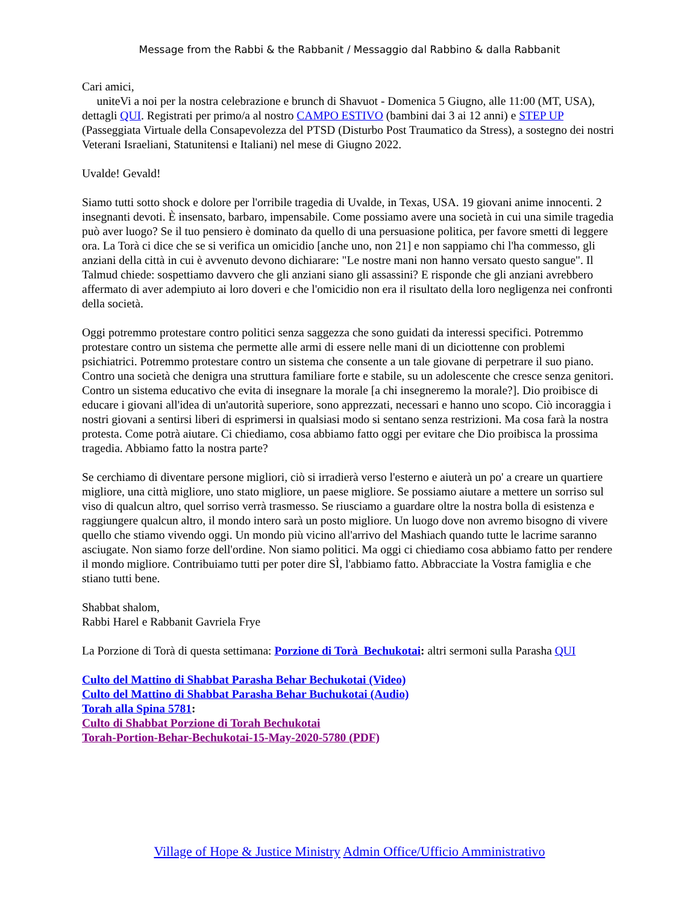Message from the Rabbi & the Rabbanit / Messaggio dal Rabbino & dalla Rabbanit
Cari amici,
uniteVi a noi per la nostra celebrazione e brunch di Shavuot - Domenica 5 Giugno, alle 11:00 (MT, USA), dettagli QUI. Registrati per primo/a al nostro CAMPO ESTIVO (bambini dai 3 ai 12 anni) e STEP UP (Passeggiata Virtuale della Consapevolezza del PTSD (Disturbo Post Traumatico da Stress), a sostegno dei nostri Veterani Israeliani, Statunitensi e Italiani) nel mese di Giugno 2022.
Uvalde! Gevald!
Siamo tutti sotto shock e dolore per l'orribile tragedia di Uvalde, in Texas, USA. 19 giovani anime innocenti. 2 insegnanti devoti. È insensato, barbaro, impensabile. Come possiamo avere una società in cui una simile tragedia può aver luogo? Se il tuo pensiero è dominato da quello di una persuasione politica, per favore smetti di leggere ora. La Torà ci dice che se si verifica un omicidio [anche uno, non 21] e non sappiamo chi l'ha commesso, gli anziani della città in cui è avvenuto devono dichiarare: "Le nostre mani non hanno versato questo sangue". Il Talmud chiede: sospettiamo davvero che gli anziani siano gli assassini? E risponde che gli anziani avrebbero affermato di aver adempiuto ai loro doveri e che l'omicidio non era il risultato della loro negligenza nei confronti della società.
Oggi potremmo protestare contro politici senza saggezza che sono guidati da interessi specifici. Potremmo protestare contro un sistema che permette alle armi di essere nelle mani di un diciottenne con problemi psichiatrici. Potremmo protestare contro un sistema che consente a un tale giovane di perpetrare il suo piano. Contro una società che denigra una struttura familiare forte e stabile, su un adolescente che cresce senza genitori. Contro un sistema educativo che evita di insegnare la morale [a chi insegneremo la morale?]. Dio proibisce di educare i giovani all'idea di un'autorità superiore, sono apprezzati, necessari e hanno uno scopo. Ciò incoraggia i nostri giovani a sentirsi liberi di esprimersi in qualsiasi modo si sentano senza restrizioni. Ma cosa farà la nostra protesta. Come potrà aiutare. Ci chiediamo, cosa abbiamo fatto oggi per evitare che Dio proibisca la prossima tragedia. Abbiamo fatto la nostra parte?
Se cerchiamo di diventare persone migliori, ciò si irradierà verso l'esterno e aiuterà un po' a creare un quartiere migliore, una città migliore, uno stato migliore, un paese migliore. Se possiamo aiutare a mettere un sorriso sul viso di qualcun altro, quel sorriso verrà trasmesso. Se riusciamo a guardare oltre la nostra bolla di esistenza e raggiungere qualcun altro, il mondo intero sarà un posto migliore. Un luogo dove non avremo bisogno di vivere quello che stiamo vivendo oggi. Un mondo più vicino all'arrivo del Mashiach quando tutte le lacrime saranno asciugate. Non siamo forze dell'ordine. Non siamo politici. Ma oggi ci chiediamo cosa abbiamo fatto per rendere il mondo migliore. Contribuiamo tutti per poter dire SÌ, l'abbiamo fatto. Abbracciate la Vostra famiglia e che stiano tutti bene.
Shabbat shalom,
Rabbi Harel e Rabbanit Gavriela Frye
La Porzione di Torà di questa settimana: Porzione di Torà Bechukotai: altri sermoni sulla Parasha QUI
Culto del Mattino di Shabbat Parasha Behar Bechukotai (Video)
Culto del Mattino di Shabbat Parasha Behar Buchukotai (Audio)
Torah alla Spina 5781:
Culto di Shabbat Porzione di Torah Bechukotai
Torah-Portion-Behar-Bechukotai-15-May-2020-5780 (PDF)
Village of Hope & Justice Ministry Admin Office/Ufficio Amministrativo